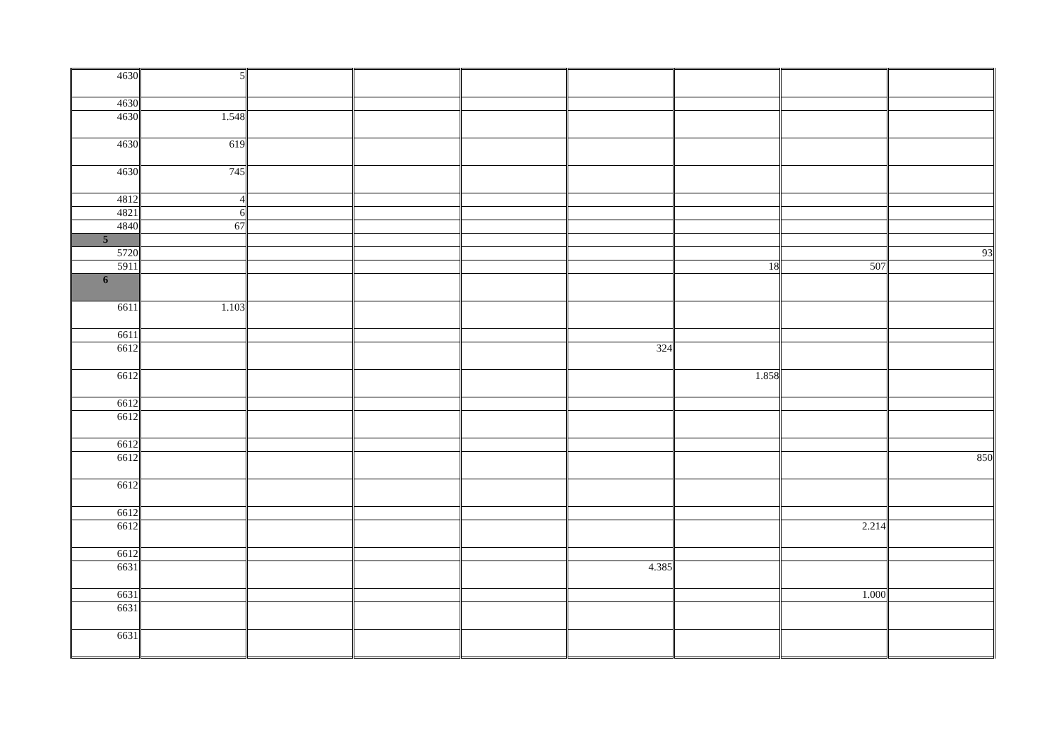| 4630 | 5 | | | | | | | |
| 4630 | | | | | | | | |
| 4630 | 1.548 | | | | | | | |
| 4630 | 619 | | | | | | | |
| 4630 | 745 | | | | | | | |
| 4812 | 4 | | | | | | | |
| 4821 | 6 | | | | | | | |
| 4840 | 67 | | | | | | | |
| 5 | | | | | | | | |
| 5720 | | | | | | | | 93 |
| 5911 | | | | | | 18 | 507 | |
| 6 | | | | | | | | |
| 6611 | 1.103 | | | | | | | |
| 6611 | | | | | | | | |
| 6612 | | | | | 324 | | | |
| 6612 | | | | | | 1.858 | | |
| 6612 | | | | | | | | |
| 6612 | | | | | | | | |
| 6612 | | | | | | | | |
| 6612 | | | | | | | | 850 |
| 6612 | | | | | | | | |
| 6612 | | | | | | | | |
| 6612 | | | | | | | 2.214 | |
| 6612 | | | | | | | | |
| 6631 | | | | | 4.385 | | | |
| 6631 | | | | | | | 1.000 | |
| 6631 | | | | | | | | |
| 6631 | | | | | | | | |